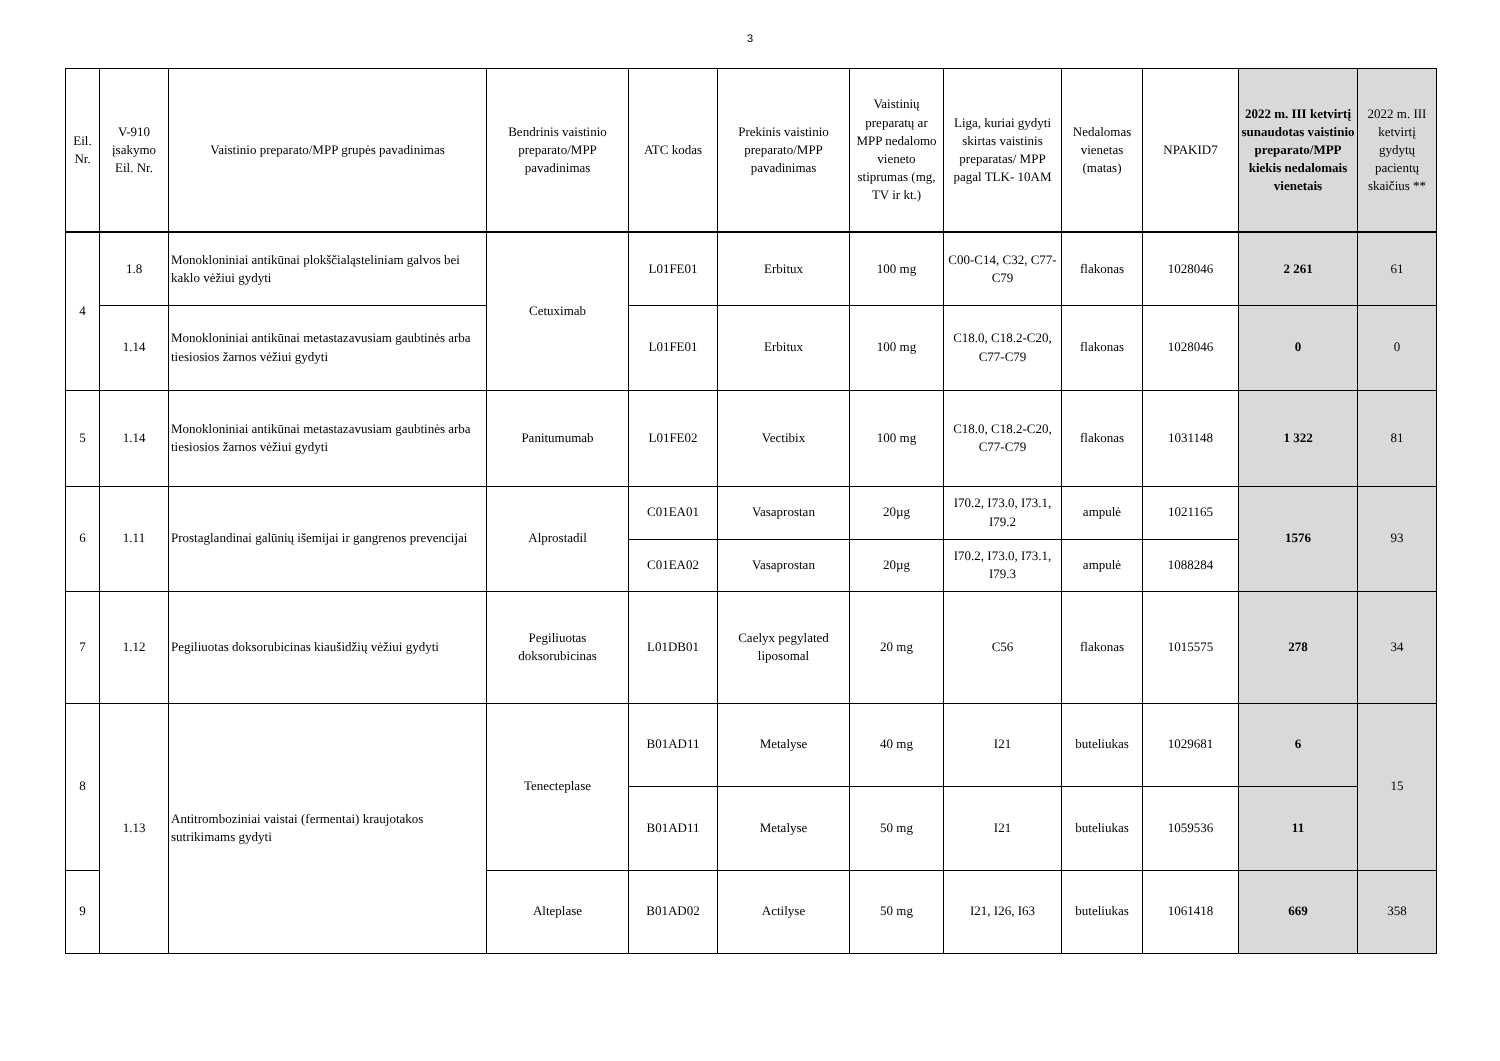3
| Eil. Nr. | V-910 įsakymo Eil. Nr. | Vaistinio preparato/MPP grupės pavadinimas | Bendrinis vaistinio preparato/MPP pavadinimas | ATC kodas | Prekinis vaistinio preparato/MPP pavadinimas | Vaistinių preparatų ar MPP nedalomo vieneto stiprumas (mg, TV ir kt.) | Liga, kuriai gydyti skirtas vaistinis preparatas/ MPP pagal TLK- 10AM | Nedalomas vienetas (matas) | NPAKID7 | 2022 m. III ketvirtį sunaudotas vaistinio preparato/MPP kiekis nedalomais vienetais | 2022 m. III ketvirtį gydytų pacientų skaičius ** |
| --- | --- | --- | --- | --- | --- | --- | --- | --- | --- | --- | --- |
| 4 | 1.8 | Monokloniniai antikūnai plokščialąsteliniam galvos bei kaklo vėžiui gydyti | Cetuximab | L01FE01 | Erbitux | 100 mg | C00-C14, C32, C77-C79 | flakonas | 1028046 | 2 261 | 61 |
| | 1.14 | Monokloniniai antikūnai metastazavusiam gaubtinės arba tiesiosios žarnos vėžiui gydyti | | L01FE01 | Erbitux | 100 mg | C18.0, C18.2-C20, C77-C79 | flakonas | 1028046 | 0 | 0 |
| 5 | 1.14 | Monokloniniai antikūnai metastazavusiam gaubtinės arba tiesiosios žarnos vėžiui gydyti | Panitumumab | L01FE02 | Vectibix | 100 mg | C18.0, C18.2-C20, C77-C79 | flakonas | 1031148 | 1 322 | 81 |
| 6 | 1.11 | Prostaglandinai galūnių išemijai ir gangrenos prevencijai | Alprostadil | C01EA01 | Vasaprostan | 20µg | I70.2, I73.0, I73.1, I79.2 | ampulė | 1021165 | 1576 | 93 |
| | | | | C01EA02 | Vasaprostan | 20µg | I70.2, I73.0, I73.1, I79.3 | ampulė | 1088284 | | |
| 7 | 1.12 | Pegiliuotas doksorubicinas kiaušidžių vėžiui gydyti | Pegiliuotas doksorubicinas | L01DB01 | Caelyx pegylated liposomal | 20 mg | C56 | flakonas | 1015575 | 278 | 34 |
| 8 | 1.13 | Antitromboziniai vaistai (fermentai) kraujotakos sutrikimams gydyti | Tenecteplase | B01AD11 | Metalyse | 40 mg | I21 | buteliukas | 1029681 | 6 | 15 |
| | | | | B01AD11 | Metalyse | 50 mg | I21 | buteliukas | 1059536 | 11 | |
| 9 | | | Alteplase | B01AD02 | Actilyse | 50 mg | I21, I26, I63 | buteliukas | 1061418 | 669 | 358 |